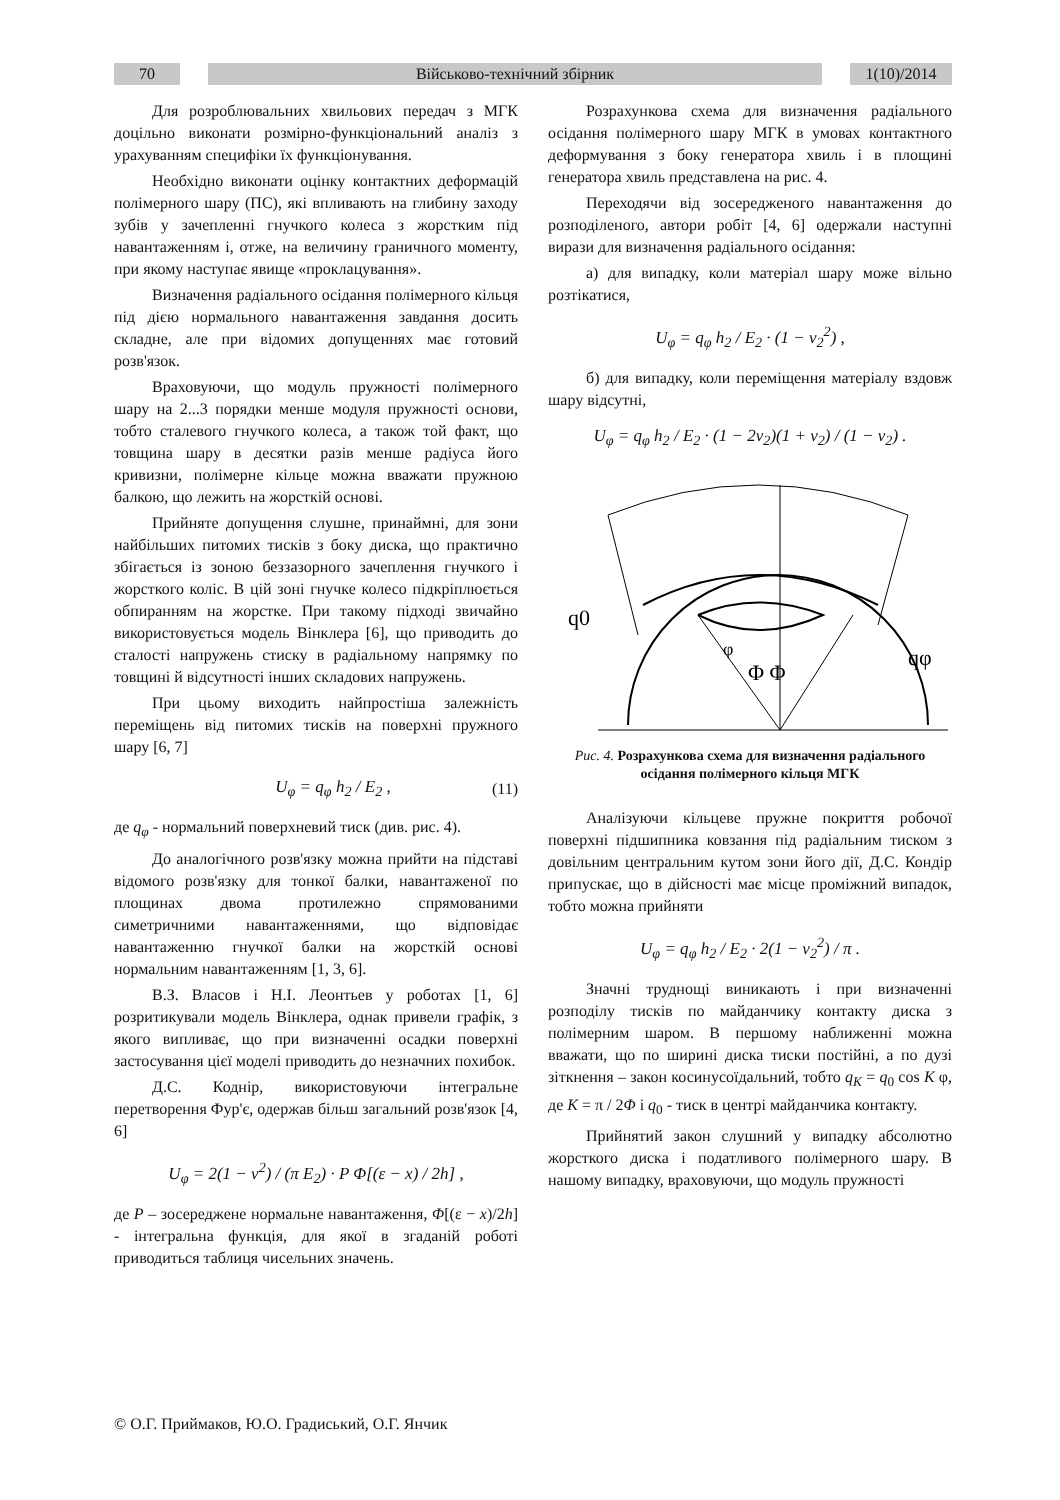70 Військово-технічний збірник 1(10)/2014
Для розроблювальних хвильових передач з МГК доцільно виконати розмірно-функціональний аналіз з урахуванням специфіки їх функціонування.
Необхідно виконати оцінку контактних деформацій полімерного шару (ПС), які впливають на глибину заходу зубів у зачепленні гнучкого колеса з жорстким під навантаженням і, отже, на величину граничного моменту, при якому наступає явище «проклацування».
Визначення радіального осідання полімерного кільця під дією нормального навантаження завдання досить складне, але при відомих допущеннях має готовий розв'язок.
Враховуючи, що модуль пружності полімерного шару на 2...3 порядки менше модуля пружності основи, тобто сталевого гнучкого колеса, а також той факт, що товщина шару в десятки разів менше радіуса його кривизни, полімерне кільце можна вважати пружною балкою, що лежить на жорсткій основі.
Прийняте допущення слушне, принаймні, для зони найбільших питомих тисків з боку диска, що практично збігається із зоною беззазорного зачеплення гнучкого і жорсткого коліс. В цій зоні гнучке колесо підкріплюється обпиранням на жорстке. При такому підході звичайно використовується модель Вінклера [6], що приводить до сталості напружень стиску в радіальному напрямку по товщині й відсутності інших складових напружень.
При цьому виходить найпростіша залежність переміщень від питомих тисків на поверхні пружного шару [6, 7]
U<sub>φ</sub> = q<sub>φ</sub> h<sub>2</sub> / E<sub>2</sub> , (11)
де q<sub>φ</sub> - нормальний поверхневий тиск (див. рис. 4).
До аналогічного розв'язку можна прийти на підставі відомого розв'язку для тонкої балки, навантаженої по площинах двома протилежно спрямованими симетричними навантаженнями, що відповідає навантаженню гнучкої балки на жорсткій основі нормальним навантаженням [1, 3, 6].
В.З. Власов і Н.І. Леонтьев у роботах [1, 6] розритикували модель Вінклера, однак привели графік, з якого випливає, що при визначенні осадки поверхні застосування цієї моделі приводить до незначних похибок.
Д.С. Коднір, використовуючи інтегральне перетворення Фур'є, одержав більш загальний розв'язок [4, 6]
U<sub>φ</sub> = 2(1 − ν<sup>2</sup>) / (π E<sub>2</sub>) · P Φ[(ε − x) / 2h] ,
де P – зосереджене нормальне навантаження, Φ[(ε − x)/2h] - інтегральна функція, для якої в згаданій роботі приводиться таблиця чисельних значень.
Розрахункова схема для визначення радіального осідання полімерного шару МГК в умовах контактного деформування з боку генератора хвиль і в площині генератора хвиль представлена на рис. 4.
Переходячи від зосередженого навантаження до розподіленого, автори робіт [4, 6] одержали наступні вирази для визначення радіального осідання:
а) для випадку, коли матеріал шару може вільно розтікатися,
U<sub>φ</sub> = q<sub>φ</sub> h<sub>2</sub> / E<sub>2</sub> · (1 − ν<sub>2</sub><sup>2</sup>) ,
б) для випадку, коли переміщення матеріалу вздовж шару відсутні,
U<sub>φ</sub> = q<sub>φ</sub> h<sub>2</sub> / E<sub>2</sub> · (1 − 2ν<sub>2</sub>)(1 + ν<sub>2</sub>) / (1 − ν<sub>2</sub>) .
q0
qφ
Φ Φ
φ
Рис. 4. Розрахункова схема для визначення радіального осідання полімерного кільця МГК
Аналізуючи кільцеве пружне покриття робочої поверхні підшипника ковзання під радіальним тиском з довільним центральним кутом зони його дії, Д.С. Кондір припускає, що в дійсності має місце проміжний випадок, тобто можна прийняти
U<sub>φ</sub> = q<sub>φ</sub> h<sub>2</sub> / E<sub>2</sub> · 2(1 − ν<sub>2</sub><sup>2</sup>) / π .
Значні труднощі виникають і при визначенні розподілу тисків по майданчику контакту диска з полімерним шаром. В першому наближенні можна вважати, що по ширині диска тиски постійні, а по дузі зіткнення – закон косинусоїдальний, тобто q<sub>K</sub> = q<sub>0</sub> cos K φ, де K = π / 2Φ і q<sub>0</sub> - тиск в центрі майданчика контакту.
Прийнятий закон слушний у випадку абсолютно жорсткого диска і податливого полімерного шару. В нашому випадку, враховуючи, що модуль пружності
© О.Г. Приймаков, Ю.О. Градиський, О.Г. Янчик